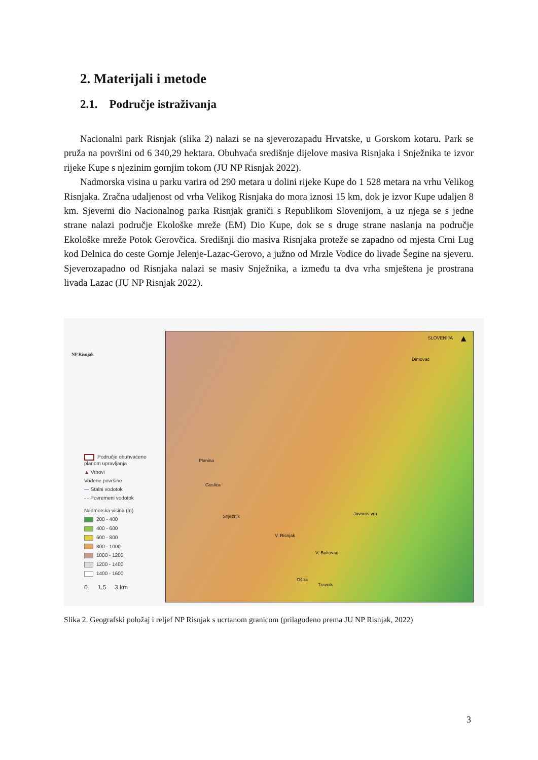2. Materijali i metode
2.1. Područje istraživanja
Nacionalni park Risnjak (slika 2) nalazi se na sjeverozapadu Hrvatske, u Gorskom kotaru. Park se pruža na površini od 6 340,29 hektara. Obuhvaća središnje dijelove masiva Risnjaka i Snježnika te izvor rijeke Kupe s njezinim gornjim tokom (JU NP Risnjak 2022).
Nadmorska visina u parku varira od 290 metara u dolini rijeke Kupe do 1 528 metara na vrhu Velikog Risnjaka. Zračna udaljenost od vrha Velikog Risnjaka do mora iznosi 15 km, dok je izvor Kupe udaljen 8 km. Sjeverni dio Nacionalnog parka Risnjak graniči s Republikom Slovenijom, a uz njega se s jedne strane nalazi područje Ekološke mreže (EM) Dio Kupe, dok se s druge strane naslanja na područje Ekološke mreže Potok Gerovčica. Središnji dio masiva Risnjaka proteže se zapadno od mjesta Crni Lug kod Delnica do ceste Gornje Jelenje-Lazac-Gerovo, a južno od Mrzle Vodice do livade Šegine na sjeveru. Sjeverozapadno od Risnjaka nalazi se masiv Snježnika, a između ta dva vrha smještena je prostrana livada Lazac (JU NP Risnjak 2022).
NP Risnjak
Područje obuhvaćeno planom upravljanja
▲ Vrhovi
Vodene površine
— Stalni vodotok
- - Povremeni vodotok
Nadmorska visina (m)
200 - 400
400 - 600
600 - 800
800 - 1000
1000 - 1200
1200 - 1400
1400 - 1600
0 1,5 3 km
SLOVENIJA ▲
Dimovac
Planina
Guslica
Snježnik
V. Risnjak
Javorov vrh
V. Bukovac
Oštra
Travnik
Slika 2. Geografski položaj i reljef NP Risnjak s ucrtanom granicom (prilagođeno prema JU NP Risnjak, 2022)
3